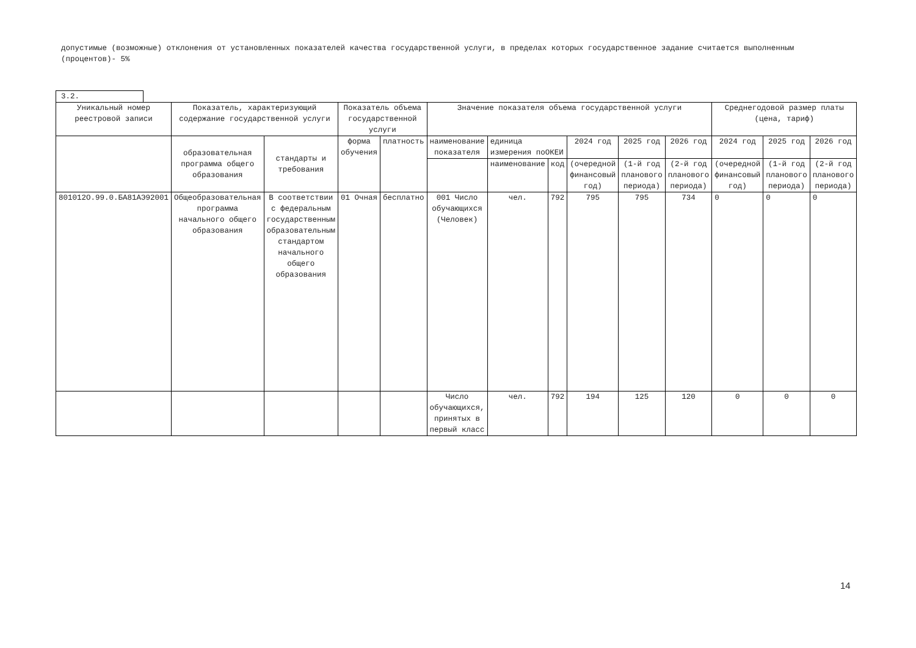допустимые (возможные) отклонения от установленных показателей качества государственной услуги, в пределах которых государственное задание считается выполненным (процентов)- 5%
3.2.
| Уникальный номер реестровой записи | Показатель, характеризующий содержание государственной услуги | | Показатель объема государственной услуги | | Значение показателя объема государственной услуги | | | | | | Среднегодовой размер платы (цена, тариф) | | |
| | образовательная программа общего образования | стандарты и требования | форма обучения | платность | наименование показателя | единица измерения поОКЕИ | | 2024 год | 2025 год | 2026 год | 2024 год | 2025 год | 2026 год |
| | | | | | | наименование | код | (очередной финансовый год) | (1-й год планового периода) | (2-й год планового периода) | (очередной финансовый год) | (1-й год планового периода) | (2-й год планового периода) |
| 801012О.99.0.БА81АЭ92001 | Общеобразовательная программа начального общего образования | В соответствии с федеральным государственным образовательным стандартом начального общего образования | 01 Очная | бесплатно | 001 Число обучающихся (Человек) | чел. | 792 | 795 | 795 | 734 | 0 | 0 | 0 |
| | | | | | Число обучающихся, принятых в первый класс | чел. | 792 | 194 | 125 | 120 | 0 | 0 | 0 |
14